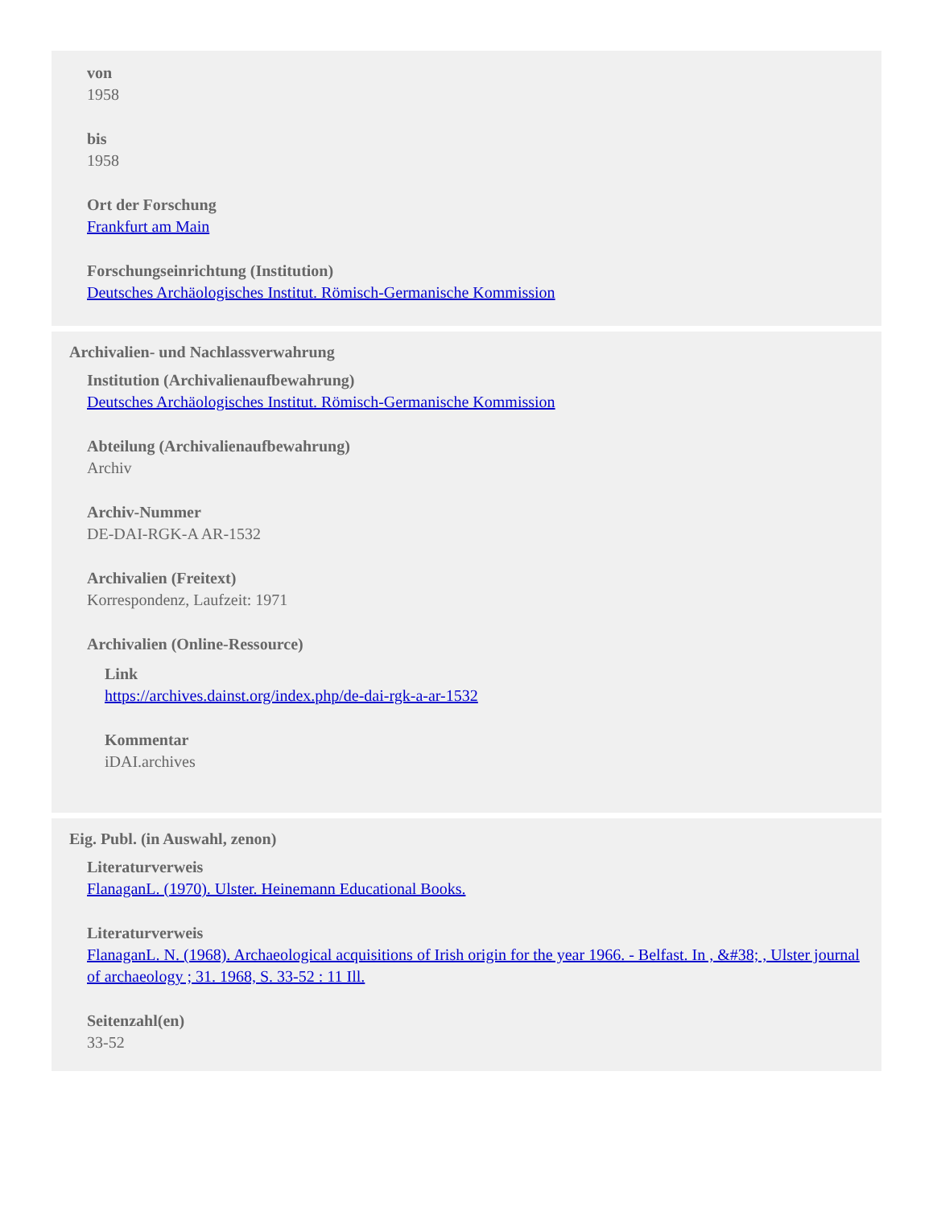von
1958
bis
1958
Ort der Forschung
Frankfurt am Main
Forschungseinrichtung (Institution)
Deutsches Archäologisches Institut. Römisch-Germanische Kommission
Archivalien- und Nachlassverwahrung
Institution (Archivalienaufbewahrung)
Deutsches Archäologisches Institut. Römisch-Germanische Kommission
Abteilung (Archivalienaufbewahrung)
Archiv
Archiv-Nummer
DE-DAI-RGK-A AR-1532
Archivalien (Freitext)
Korrespondenz, Laufzeit: 1971
Archivalien (Online-Ressource)
Link
https://archives.dainst.org/index.php/de-dai-rgk-a-ar-1532
Kommentar
iDAI.archives
Eig. Publ. (in Auswahl, zenon)
Literaturverweis
FlanaganL. (1970). Ulster. Heinemann Educational Books.
Literaturverweis
FlanaganL. N. (1968). Archaeological acquisitions of Irish origin for the year 1966. - Belfast. In , &#38; , Ulster journal of archaeology ; 31. 1968, S. 33-52 : 11 Ill.
Seitenzahl(en)
33-52